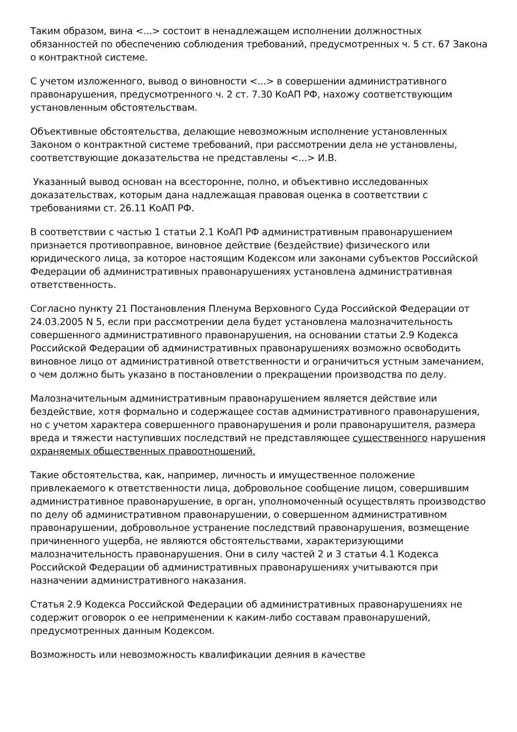Таким образом, вина <...> состоит в ненадлежащем исполнении должностных обязанностей по обеспечению соблюдения требований, предусмотренных ч. 5 ст. 67 Закона о контрактной системе.
С учетом изложенного, вывод о виновности <...> в совершении административного правонарушения, предусмотренного ч. 2 ст. 7.30 КоАП РФ, нахожу соответствующим установленным обстоятельствам.
Объективные обстоятельства, делающие невозможным исполнение установленных Законом о контрактной системе требований, при рассмотрении дела не установлены, соответствующие доказательства не представлены <...> И.В.
Указанный вывод основан на всесторонне, полно, и объективно исследованных доказательствах, которым дана надлежащая правовая оценка в соответствии с требованиями ст. 26.11 КоАП РФ.
В соответствии с частью 1 статьи 2.1 КоАП РФ административным правонарушением признается противоправное, виновное действие (бездействие) физического или юридического лица, за которое настоящим Кодексом или законами субъектов Российской Федерации об административных правонарушениях установлена административная ответственность.
Согласно пункту 21 Постановления Пленума Верховного Суда Российской Федерации от 24.03.2005 N 5, если при рассмотрении дела будет установлена малозначительность совершенного административного правонарушения, на основании статьи 2.9 Кодекса Российской Федерации об административных правонарушениях возможно освободить виновное лицо от административной ответственности и ограничиться устным замечанием, о чем должно быть указано в постановлении о прекращении производства по делу.
Малозначительным административным правонарушением является действие или бездействие, хотя формально и содержащее состав административного правонарушения, но с учетом характера совершенного правонарушения и роли правонарушителя, размера вреда и тяжести наступивших последствий не представляющее существенного нарушения охраняемых общественных правоотношений.
Такие обстоятельства, как, например, личность и имущественное положение привлекаемого к ответственности лица, добровольное сообщение лицом, совершившим административное правонарушение, в орган, уполномоченный осуществлять производство по делу об административном правонарушении, о совершенном административном правонарушении, добровольное устранение последствий правонарушения, возмещение причиненного ущерба, не являются обстоятельствами, характеризующими малозначительность правонарушения. Они в силу частей 2 и 3 статьи 4.1 Кодекса Российской Федерации об административных правонарушениях учитываются при назначении административного наказания.
Статья 2.9 Кодекса Российской Федерации об административных правонарушениях не содержит оговорок о ее неприменении к каким-либо составам правонарушений, предусмотренных данным Кодексом.
Возможность или невозможность квалификации деяния в качестве